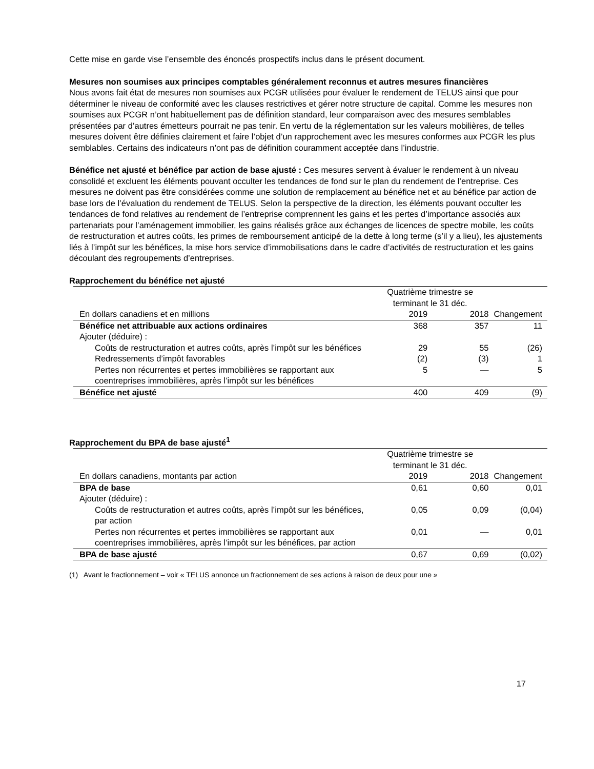Cette mise en garde vise l’ensemble des énoncés prospectifs inclus dans le présent document.
Mesures non soumises aux principes comptables généralement reconnus et autres mesures financières
Nous avons fait état de mesures non soumises aux PCGR utilisées pour évaluer le rendement de TELUS ainsi que pour déterminer le niveau de conformité avec les clauses restrictives et gérer notre structure de capital. Comme les mesures non soumises aux PCGR n’ont habituellement pas de définition standard, leur comparaison avec des mesures semblables présentées par d’autres émetteurs pourrait ne pas tenir. En vertu de la réglementation sur les valeurs mobilières, de telles mesures doivent être définies clairement et faire l’objet d’un rapprochement avec les mesures conformes aux PCGR les plus semblables. Certains des indicateurs n’ont pas de définition couramment acceptée dans l’industrie.
Bénéfice net ajusté et bénéfice par action de base ajusté : Ces mesures servent à évaluer le rendement à un niveau consolidé et excluent les éléments pouvant occulter les tendances de fond sur le plan du rendement de l’entreprise. Ces mesures ne doivent pas être considérées comme une solution de remplacement au bénéfice net et au bénéfice par action de base lors de l’évaluation du rendement de TELUS. Selon la perspective de la direction, les éléments pouvant occulter les tendances de fond relatives au rendement de l’entreprise comprennent les gains et les pertes d’importance associés aux partenariats pour l’aménagement immobilier, les gains réalisés grâce aux échanges de licences de spectre mobile, les coûts de restructuration et autres coûts, les primes de remboursement anticipé de la dette à long terme (s’il y a lieu), les ajustements liés à l’impôt sur les bénéfices, la mise hors service d’immobilisations dans le cadre d’activités de restructuration et les gains découlant des regroupements d’entreprises.
Rapprochement du bénéfice net ajusté
| | Quatrième trimestre se terminant le 31 déc. | | |
| --- | --- | --- | --- |
| En dollars canadiens et en millions | 2019 | 2018 | Changement |
| Bénéfice net attribuable aux actions ordinaires | 368 | 357 | 11 |
| Ajouter (déduire) : | | | |
| Coûts de restructuration et autres coûts, après l’impôt sur les bénéfices | 29 | 55 | (26) |
| Redressements d’impôt favorables | (2) | (3) | 1 |
| Pertes non récurrentes et pertes immobilières se rapportant aux coentreprises immobilières, après l’impôt sur les bénéfices | 5 | — | 5 |
| Bénéfice net ajusté | 400 | 409 | (9) |
Rapprochement du BPA de base ajusté <sup>1</sup>
| | Quatrième trimestre se terminant le 31 déc. | | |
| --- | --- | --- | --- |
| En dollars canadiens, montants par action | 2019 | 2018 | Changement |
| BPA de base | 0,61 | 0,60 | 0,01 |
| Ajouter (déduire) : | | | |
| Coûts de restructuration et autres coûts, après l’impôt sur les bénéfices, par action | 0,05 | 0,09 | (0,04) |
| Pertes non récurrentes et pertes immobilières se rapportant aux coentreprises immobilières, après l’impôt sur les bénéfices, par action | 0,01 | — | 0,01 |
| BPA de base ajusté | 0,67 | 0,69 | (0,02) |
(1) Avant le fractionnement – voir « TELUS annonce un fractionnement de ses actions à raison de deux pour une »
17